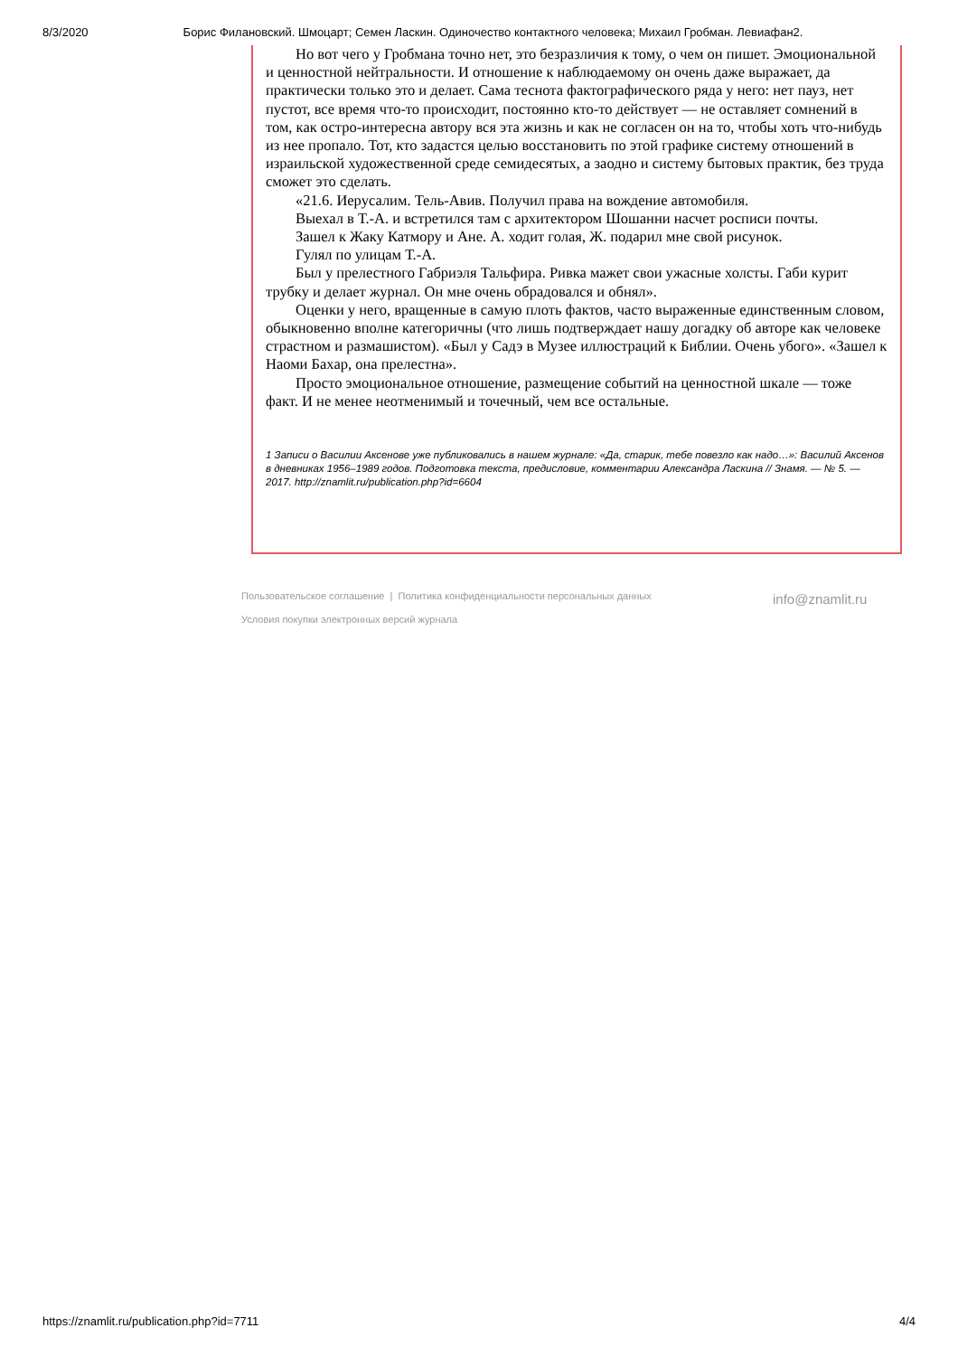8/3/2020 Борис Филановский. Шмоцарт; Семен Ласкин. Одиночество контактного человека; Михаил Гробман. Левиафан2.
Но вот чего у Гробмана точно нет, это безразличия к тому, о чем он пишет. Эмоциональной и ценностной нейтральности. И отношение к наблюдаемому он очень даже выражает, да практически только это и делает. Сама теснота фактографического ряда у него: нет пауз, нет пустот, все время что-то происходит, постоянно кто-то действует — не оставляет сомнений в том, как остро-интересна автору вся эта жизнь и как не согласен он на то, чтобы хоть что-нибудь из нее пропало. Тот, кто задастся целью восстановить по этой графике систему отношений в израильской художественной среде семидесятых, а заодно и систему бытовых практик, без труда сможет это сделать.
«21.6. Иерусалим. Тель-Авив. Получил права на вождение автомобиля.
Выехал в Т.-А. и встретился там с архитектором Шошанни насчет росписи почты.
Зашел к Жаку Катмору и Ане. А. ходит голая, Ж. подарил мне свой рисунок.
Гулял по улицам Т.-А.
Был у прелестного Габриэля Тальфира. Ривка мажет свои ужасные холсты. Габи курит трубку и делает журнал. Он мне очень обрадовался и обнял».
Оценки у него, вращенные в самую плоть фактов, часто выраженные единственным словом, обыкновенно вполне категоричны (что лишь подтверждает нашу догадку об авторе как человеке страстном и размашистом). «Был у Садэ в Музее иллюстраций к Библии. Очень убого». «Зашел к Наоми Бахар, она прелестна».
Просто эмоциональное отношение, размещение событий на ценностной шкале — тоже факт. И не менее неотменимый и точечный, чем все остальные.
1 Записи о Василии Аксенове уже публиковались в нашем журнале: «Да, старик, тебе повезло как надо…»: Василий Аксенов в дневниках 1956–1989 годов. Подготовка текста, предисловие, комментарии Александра Ласкина // Знамя. — № 5. — 2017. http://znamlit.ru/publication.php?id=6604
Пользовательское соглашение | Политика конфиденциальности персональных данных
Условия покупки электронных версий журнала
info@znamlit.ru
https://znamlit.ru/publication.php?id=7711 4/4